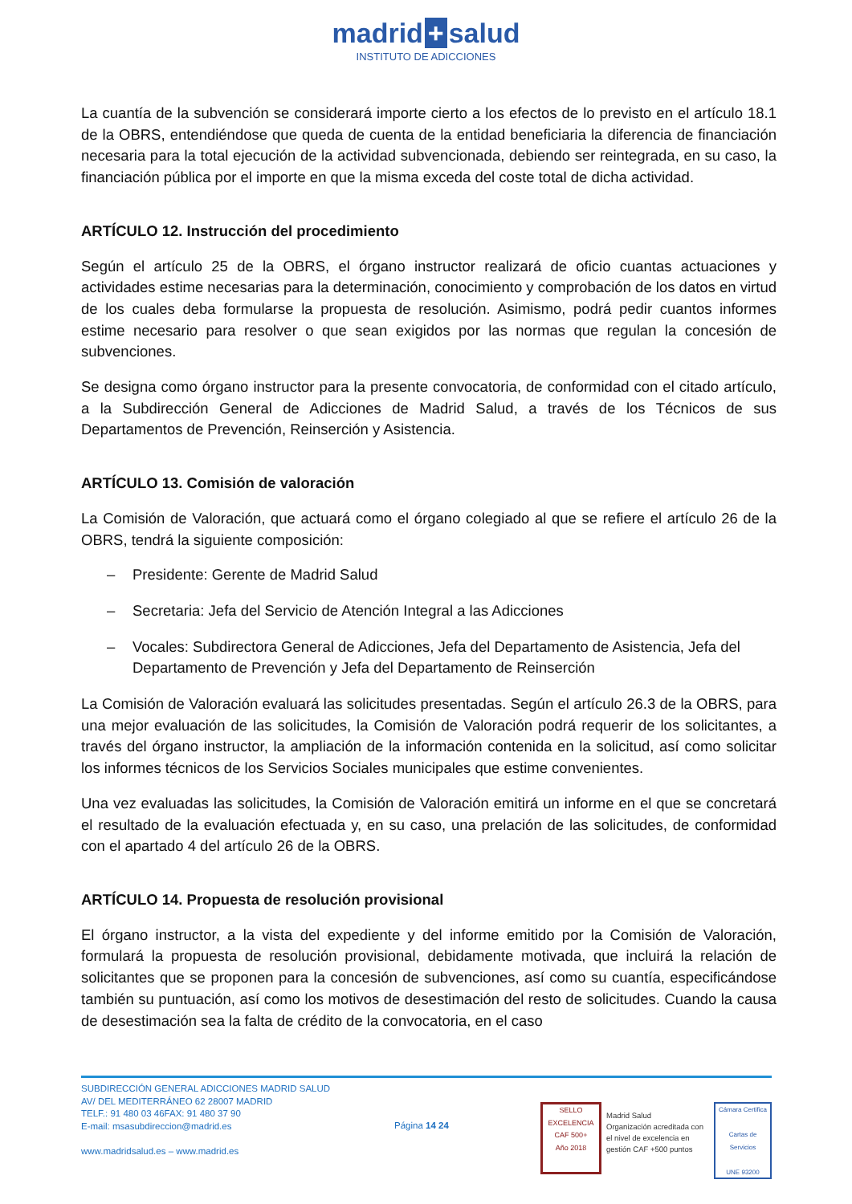madrid + salud
INSTITUTO DE ADICCIONES
La cuantía de la subvención se considerará importe cierto a los efectos de lo previsto en el artículo 18.1 de la OBRS, entendiéndose que queda de cuenta de la entidad beneficiaria la diferencia de financiación necesaria para la total ejecución de la actividad subvencionada, debiendo ser reintegrada, en su caso, la financiación pública por el importe en que la misma exceda del coste total de dicha actividad.
ARTÍCULO 12. Instrucción del procedimiento
Según el artículo 25 de la OBRS, el órgano instructor realizará de oficio cuantas actuaciones y actividades estime necesarias para la determinación, conocimiento y comprobación de los datos en virtud de los cuales deba formularse la propuesta de resolución. Asimismo, podrá pedir cuantos informes estime necesario para resolver o que sean exigidos por las normas que regulan la concesión de subvenciones.
Se designa como órgano instructor para la presente convocatoria, de conformidad con el citado artículo, a la Subdirección General de Adicciones de Madrid Salud, a través de los Técnicos de sus Departamentos de Prevención, Reinserción y Asistencia.
ARTÍCULO 13. Comisión de valoración
La Comisión de Valoración, que actuará como el órgano colegiado al que se refiere el artículo 26 de la OBRS, tendrá la siguiente composición:
– Presidente: Gerente de Madrid Salud
– Secretaria: Jefa del Servicio de Atención Integral a las Adicciones
– Vocales: Subdirectora General de Adicciones, Jefa del Departamento de Asistencia, Jefa del Departamento de Prevención y Jefa del Departamento de Reinserción
La Comisión de Valoración evaluará las solicitudes presentadas. Según el artículo 26.3 de la OBRS, para una mejor evaluación de las solicitudes, la Comisión de Valoración podrá requerir de los solicitantes, a través del órgano instructor, la ampliación de la información contenida en la solicitud, así como solicitar los informes técnicos de los Servicios Sociales municipales que estime convenientes.
Una vez evaluadas las solicitudes, la Comisión de Valoración emitirá un informe en el que se concretará el resultado de la evaluación efectuada y, en su caso, una prelación de las solicitudes, de conformidad con el apartado 4 del artículo 26 de la OBRS.
ARTÍCULO 14. Propuesta de resolución provisional
El órgano instructor, a la vista del expediente y del informe emitido por la Comisión de Valoración, formulará la propuesta de resolución provisional, debidamente motivada, que incluirá la relación de solicitantes que se proponen para la concesión de subvenciones, así como su cuantía, especificándose también su puntuación, así como los motivos de desestimación del resto de solicitudes. Cuando la causa de desestimación sea la falta de crédito de la convocatoria, en el caso
SUBDIRECCIÓN GENERAL ADICCIONES MADRID SALUD
AV/ DEL MEDITERRÁNEO 62 28007 MADRID
TELF.: 91 480 03 46FAX: 91 480 37 90
E-mail: msasubdireccion@madrid.es
www.madridsalud.es – www.madrid.es
Página 14 24
SELLO EXCELENCIA
CAF 500+
Año 2018
Madrid Salud
Organización acreditada con el nivel de excelencia en gestión CAF +500 puntos
Cámara Certifica
Cartas de Servicios
UNE 93200